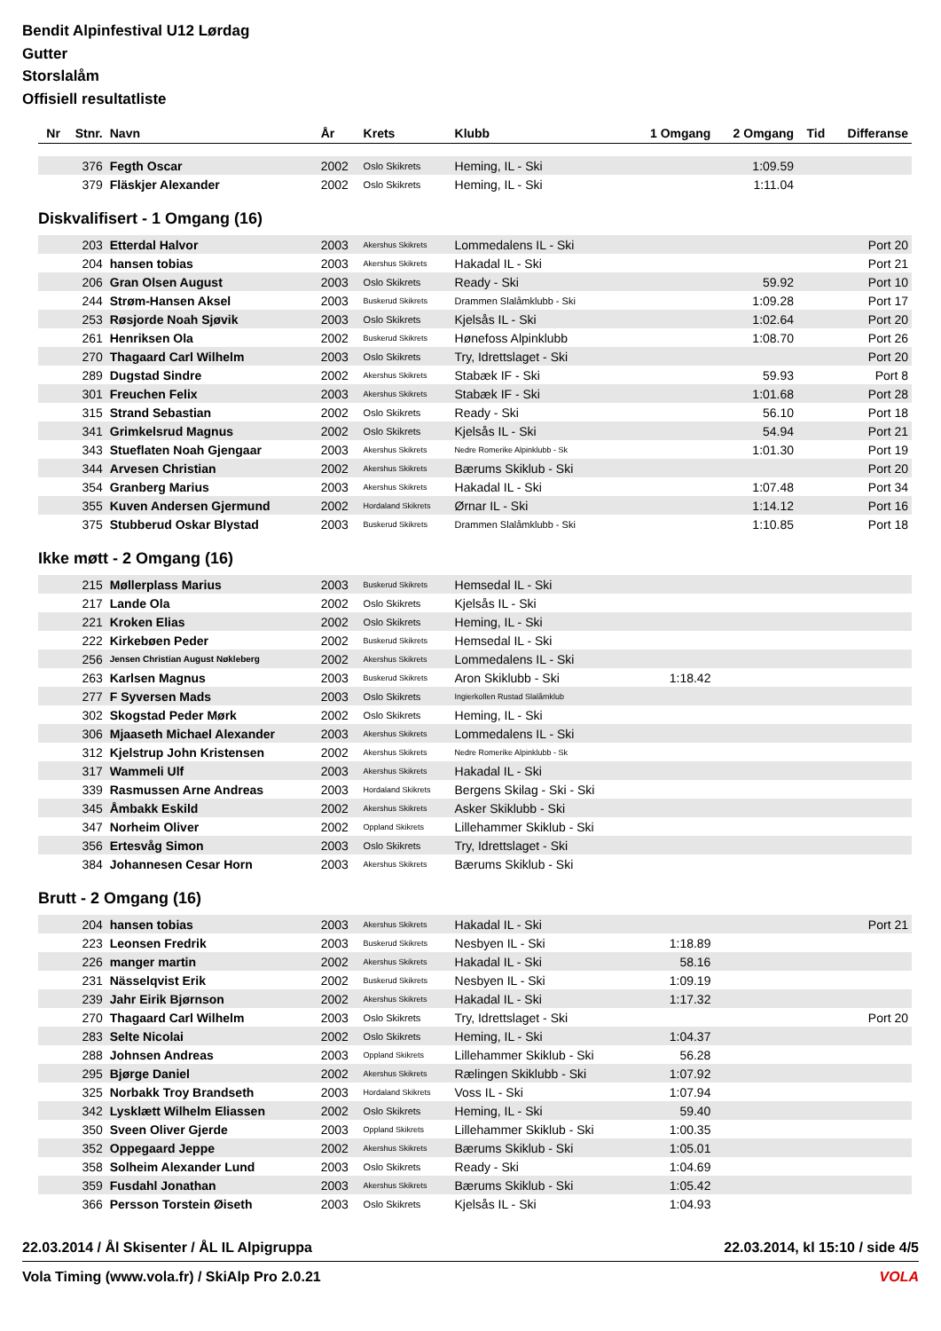Bendit Alpinfestival U12 Lørdag
Gutter
Storslalåm
Offisiell resultatliste
| Nr | Stnr. | Navn | År | Krets | Klubb | 1 Omgang | 2 Omgang | Tid | Differanse |
| --- | --- | --- | --- | --- | --- | --- | --- | --- | --- |
| | 376 | Fegth Oscar | 2002 | Oslo Skikrets | Heming, IL - Ski | | 1:09.59 | | |
| | 379 | Fläskjer Alexander | 2002 | Oslo Skikrets | Heming, IL - Ski | | 1:11.04 | | |
| Diskvalifisert - 1 Omgang (16) | | | | | | | | | |
| | 203 | Etterdal Halvor | 2003 | Akershus Skikrets | Lommedalens IL - Ski | | | | Port 20 |
| | 204 | hansen tobias | 2003 | Akershus Skikrets | Hakadal IL - Ski | | | | Port 21 |
| | 206 | Gran Olsen August | 2003 | Oslo Skikrets | Ready - Ski | | 59.92 | | Port 10 |
| | 244 | Strøm-Hansen Aksel | 2003 | Buskerud Skikrets | Drammen Slalåmklubb - Ski | | 1:09.28 | | Port 17 |
| | 253 | Røsjorde Noah Sjøvik | 2003 | Oslo Skikrets | Kjelsås IL - Ski | | 1:02.64 | | Port 20 |
| | 261 | Henriksen Ola | 2002 | Buskerud Skikrets | Hønefoss Alpinklubb | | 1:08.70 | | Port 26 |
| | 270 | Thagaard Carl Wilhelm | 2003 | Oslo Skikrets | Try, Idrettslaget - Ski | | | | Port 20 |
| | 289 | Dugstad Sindre | 2002 | Akershus Skikrets | Stabæk IF - Ski | | 59.93 | | Port 8 |
| | 301 | Freuchen Felix | 2003 | Akershus Skikrets | Stabæk IF - Ski | | 1:01.68 | | Port 28 |
| | 315 | Strand Sebastian | 2002 | Oslo Skikrets | Ready - Ski | | 56.10 | | Port 18 |
| | 341 | Grimkelsrud Magnus | 2002 | Oslo Skikrets | Kjelsås IL - Ski | | 54.94 | | Port 21 |
| | 343 | Stueflaten Noah Gjengaar | 2003 | Akershus Skikrets | Nedre Romerike Alpinklubb - Sk | | 1:01.30 | | Port 19 |
| | 344 | Arvesen Christian | 2002 | Akershus Skikrets | Bærums Skiklub - Ski | | | | Port 20 |
| | 354 | Granberg Marius | 2003 | Akershus Skikrets | Hakadal IL - Ski | | 1:07.48 | | Port 34 |
| | 355 | Kuven Andersen Gjermund | 2002 | Hordaland Skikrets | Ørnar IL - Ski | | 1:14.12 | | Port 16 |
| | 375 | Stubberud Oskar Blystad | 2003 | Buskerud Skikrets | Drammen Slalåmklubb - Ski | | 1:10.85 | | Port 18 |
| Ikke møtt - 2 Omgang (16) | | | | | | | | | |
| | 215 | Møllerplass Marius | 2003 | Buskerud Skikrets | Hemsedal IL - Ski | | | | |
| | 217 | Lande Ola | 2002 | Oslo Skikrets | Kjelsås IL - Ski | | | | |
| | 221 | Kroken Elias | 2002 | Oslo Skikrets | Heming, IL - Ski | | | | |
| | 222 | Kirkebøen Peder | 2002 | Buskerud Skikrets | Hemsedal IL - Ski | | | | |
| | 256 | Jensen Christian August Nøkleberg | 2002 | Akershus Skikrets | Lommedalens IL - Ski | | | | |
| | 263 | Karlsen Magnus | 2003 | Buskerud Skikrets | Aron Skiklubb - Ski | 1:18.42 | | | |
| | 277 | F Syversen Mads | 2003 | Oslo Skikrets | Ingierkollen Rustad Slalåmklub | | | | |
| | 302 | Skogstad Peder Mørk | 2002 | Oslo Skikrets | Heming, IL - Ski | | | | |
| | 306 | Mjaaseth Michael Alexander | 2003 | Akershus Skikrets | Lommedalens IL - Ski | | | | |
| | 312 | Kjelstrup John Kristensen | 2002 | Akershus Skikrets | Nedre Romerike Alpinklubb - Sk | | | | |
| | 317 | Wammeli Ulf | 2003 | Akershus Skikrets | Hakadal IL - Ski | | | | |
| | 339 | Rasmussen Arne Andreas | 2003 | Hordaland Skikrets | Bergens Skilag - Ski - Ski | | | | |
| | 345 | Åmbakk Eskild | 2002 | Akershus Skikrets | Asker Skiklubb - Ski | | | | |
| | 347 | Norheim Oliver | 2002 | Oppland Skikrets | Lillehammer Skiklub - Ski | | | | |
| | 356 | Ertesvåg Simon | 2003 | Oslo Skikrets | Try, Idrettslaget - Ski | | | | |
| | 384 | Johannesen Cesar Horn | 2003 | Akershus Skikrets | Bærums Skiklub - Ski | | | | |
| Brutt - 2 Omgang (16) | | | | | | | | | |
| | 204 | hansen tobias | 2003 | Akershus Skikrets | Hakadal IL - Ski | | | | Port 21 |
| | 223 | Leonsen Fredrik | 2003 | Buskerud Skikrets | Nesbyen IL - Ski | 1:18.89 | | | |
| | 226 | manger martin | 2002 | Akershus Skikrets | Hakadal IL - Ski | 58.16 | | | |
| | 231 | Nässelqvist Erik | 2002 | Buskerud Skikrets | Nesbyen IL - Ski | 1:09.19 | | | |
| | 239 | Jahr Eirik Bjørnson | 2002 | Akershus Skikrets | Hakadal IL - Ski | 1:17.32 | | | |
| | 270 | Thagaard Carl Wilhelm | 2003 | Oslo Skikrets | Try, Idrettslaget - Ski | | | | Port 20 |
| | 283 | Selte Nicolai | 2002 | Oslo Skikrets | Heming, IL - Ski | 1:04.37 | | | |
| | 288 | Johnsen Andreas | 2003 | Oppland Skikrets | Lillehammer Skiklub - Ski | 56.28 | | | |
| | 295 | Bjørge Daniel | 2002 | Akershus Skikrets | Rælingen Skiklubb - Ski | 1:07.92 | | | |
| | 325 | Norbakk Troy Brandseth | 2003 | Hordaland Skikrets | Voss IL - Ski | 1:07.94 | | | |
| | 342 | Lysklætt Wilhelm Eliassen | 2002 | Oslo Skikrets | Heming, IL - Ski | 59.40 | | | |
| | 350 | Sveen Oliver Gjerde | 2003 | Oppland Skikrets | Lillehammer Skiklub - Ski | 1:00.35 | | | |
| | 352 | Oppegaard Jeppe | 2002 | Akershus Skikrets | Bærums Skiklub - Ski | 1:05.01 | | | |
| | 358 | Solheim Alexander Lund | 2003 | Oslo Skikrets | Ready - Ski | 1:04.69 | | | |
| | 359 | Fusdahl Jonathan | 2003 | Akershus Skikrets | Bærums Skiklub - Ski | 1:05.42 | | | |
| | 366 | Persson Torstein Øiseth | 2003 | Oslo Skikrets | Kjelsås IL - Ski | 1:04.93 | | | |
22.03.2014 / Ål Skisenter / ÅL IL Alpigruppa 22.03.2014, kl 15:10 / side 4/5
Vola Timing (www.vola.fr) / SkiAlp Pro 2.0.21 VOLA